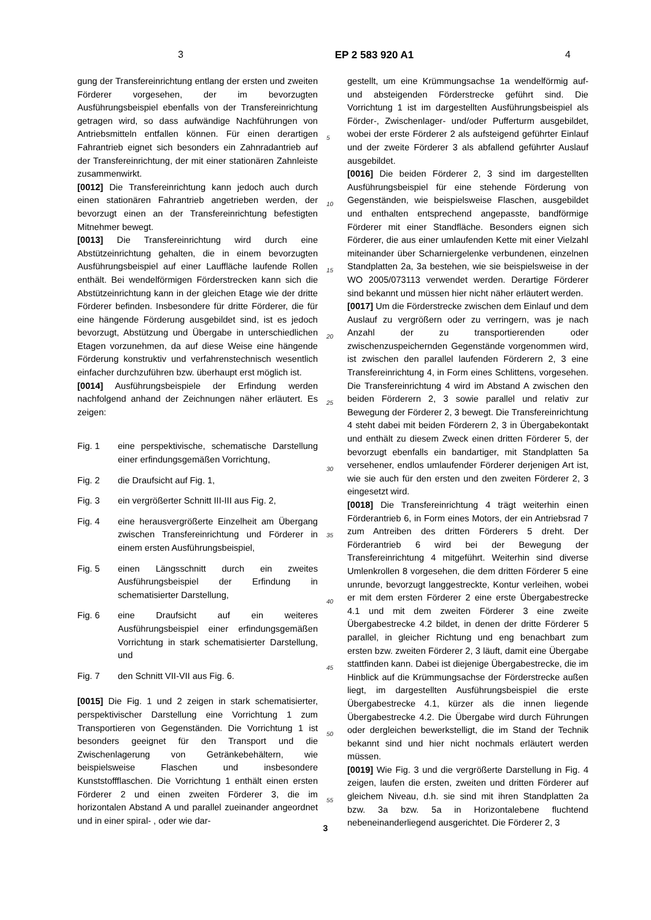3 EP 2 583 920 A1 4
gung der Transfereinrichtung entlang der ersten und zweiten Förderer vorgesehen, der im bevorzugten Ausführungsbeispiel ebenfalls von der Transfereinrichtung getragen wird, so dass aufwändige Nachführungen von Antriebsmitteln entfallen können. Für einen derartigen Fahrantrieb eignet sich besonders ein Zahnradantrieb auf der Transfereinrichtung, der mit einer stationären Zahnleiste zusammenwirkt.
[0012] Die Transfereinrichtung kann jedoch auch durch einen stationären Fahrantrieb angetrieben werden, der bevorzugt einen an der Transfereinrichtung befestigten Mitnehmer bewegt.
[0013] Die Transfereinrichtung wird durch eine Abstützeinrichtung gehalten, die in einem bevorzugten Ausführungsbeispiel auf einer Lauffläche laufende Rollen enthält. Bei wendelförmigen Förderstrecken kann sich die Abstützeinrichtung kann in der gleichen Etage wie der dritte Förderer befinden. Insbesondere für dritte Förderer, die für eine hängende Förderung ausgebildet sind, ist es jedoch bevorzugt, Abstützung und Übergabe in unterschiedlichen Etagen vorzunehmen, da auf diese Weise eine hängende Förderung konstruktiv und verfahrenstechnisch wesentlich einfacher durchzuführen bzw. überhaupt erst möglich ist.
[0014] Ausführungsbeispiele der Erfindung werden nachfolgend anhand der Zeichnungen näher erläutert. Es zeigen:
Fig. 1 eine perspektivische, schematische Darstellung einer erfindungsgemäßen Vorrichtung,
Fig. 2 die Draufsicht auf Fig. 1,
Fig. 3 ein vergrößerter Schnitt III-III aus Fig. 2,
Fig. 4 eine herausvergrößerte Einzelheit am Übergang zwischen Transfereinrichtung und Förderer in einem ersten Ausführungsbeispiel,
Fig. 5 einen Längsschnitt durch ein zweites Ausführungsbeispiel der Erfindung in schematisierter Darstellung,
Fig. 6 eine Draufsicht auf ein weiteres Ausführungsbeispiel einer erfindungsgemäßen Vorrichtung in stark schematisierter Darstellung, und
Fig. 7 den Schnitt VII-VII aus Fig. 6.
[0015] Die Fig. 1 und 2 zeigen in stark schematisierter, perspektivischer Darstellung eine Vorrichtung 1 zum Transportieren von Gegenständen. Die Vorrichtung 1 ist besonders geeignet für den Transport und die Zwischenlagerung von Getränkebehältern, wie beispielsweise Flaschen und insbesondere Kunststoffflaschen. Die Vorrichtung 1 enthält einen ersten Förderer 2 und einen zweiten Förderer 3, die im horizontalen Abstand A und parallel zueinander angeordnet und in einer spiral- , oder wie dar-
5
10
15
20
25
30
35
40
45
50
55
gestellt, um eine Krümmungsachse 1a wendelförmig auf- und absteigenden Förderstrecke geführt sind. Die Vorrichtung 1 ist im dargestellten Ausführungsbeispiel als Förder-, Zwischenlager- und/oder Pufferturm ausgebildet, wobei der erste Förderer 2 als aufsteigend geführter Einlauf und der zweite Förderer 3 als abfallend geführter Auslauf ausgebildet.
[0016] Die beiden Förderer 2, 3 sind im dargestellten Ausführungsbeispiel für eine stehende Förderung von Gegenständen, wie beispielsweise Flaschen, ausgebildet und enthalten entsprechend angepasste, bandförmige Förderer mit einer Standfläche. Besonders eignen sich Förderer, die aus einer umlaufenden Kette mit einer Vielzahl miteinander über Scharniergelenke verbundenen, einzelnen Standplatten 2a, 3a bestehen, wie sie beispielsweise in der WO 2005/073113 verwendet werden. Derartige Förderer sind bekannt und müssen hier nicht näher erläutert werden.
[0017] Um die Förderstrecke zwischen dem Einlauf und dem Auslauf zu vergrößern oder zu verringern, was je nach Anzahl der zu transportierenden oder zwischenzuspeichernden Gegenstände vorgenommen wird, ist zwischen den parallel laufenden Förderern 2, 3 eine Transfereinrichtung 4, in Form eines Schlittens, vorgesehen. Die Transfereinrichtung 4 wird im Abstand A zwischen den beiden Förderern 2, 3 sowie parallel und relativ zur Bewegung der Förderer 2, 3 bewegt. Die Transfereinrichtung 4 steht dabei mit beiden Förderern 2, 3 in Übergabekontakt und enthält zu diesem Zweck einen dritten Förderer 5, der bevorzugt ebenfalls ein bandartiger, mit Standplatten 5a versehener, endlos umlaufender Förderer derjenigen Art ist, wie sie auch für den ersten und den zweiten Förderer 2, 3 eingesetzt wird.
[0018] Die Transfereinrichtung 4 trägt weiterhin einen Förderantrieb 6, in Form eines Motors, der ein Antriebsrad 7 zum Antreiben des dritten Förderers 5 dreht. Der Förderantrieb 6 wird bei der Bewegung der Transfereinrichtung 4 mitgeführt. Weiterhin sind diverse Umlenkrollen 8 vorgesehen, die dem dritten Förderer 5 eine unrunde, bevorzugt langgestreckte, Kontur verleihen, wobei er mit dem ersten Förderer 2 eine erste Übergabestrecke 4.1 und mit dem zweiten Förderer 3 eine zweite Übergabestrecke 4.2 bildet, in denen der dritte Förderer 5 parallel, in gleicher Richtung und eng benachbart zum ersten bzw. zweiten Förderer 2, 3 läuft, damit eine Übergabe stattfinden kann. Dabei ist diejenige Übergabestrecke, die im Hinblick auf die Krümmungsachse der Förderstrecke außen liegt, im dargestellten Ausführungsbeispiel die erste Übergabestrecke 4.1, kürzer als die innen liegende Übergabestrecke 4.2. Die Übergabe wird durch Führungen oder dergleichen bewerkstelligt, die im Stand der Technik bekannt sind und hier nicht nochmals erläutert werden müssen.
[0019] Wie Fig. 3 und die vergrößerte Darstellung in Fig. 4 zeigen, laufen die ersten, zweiten und dritten Förderer auf gleichem Niveau, d.h. sie sind mit ihren Standplatten 2a bzw. 3a bzw. 5a in Horizontalebene fluchtend nebeneinanderliegend ausgerichtet. Die Förderer 2, 3
3